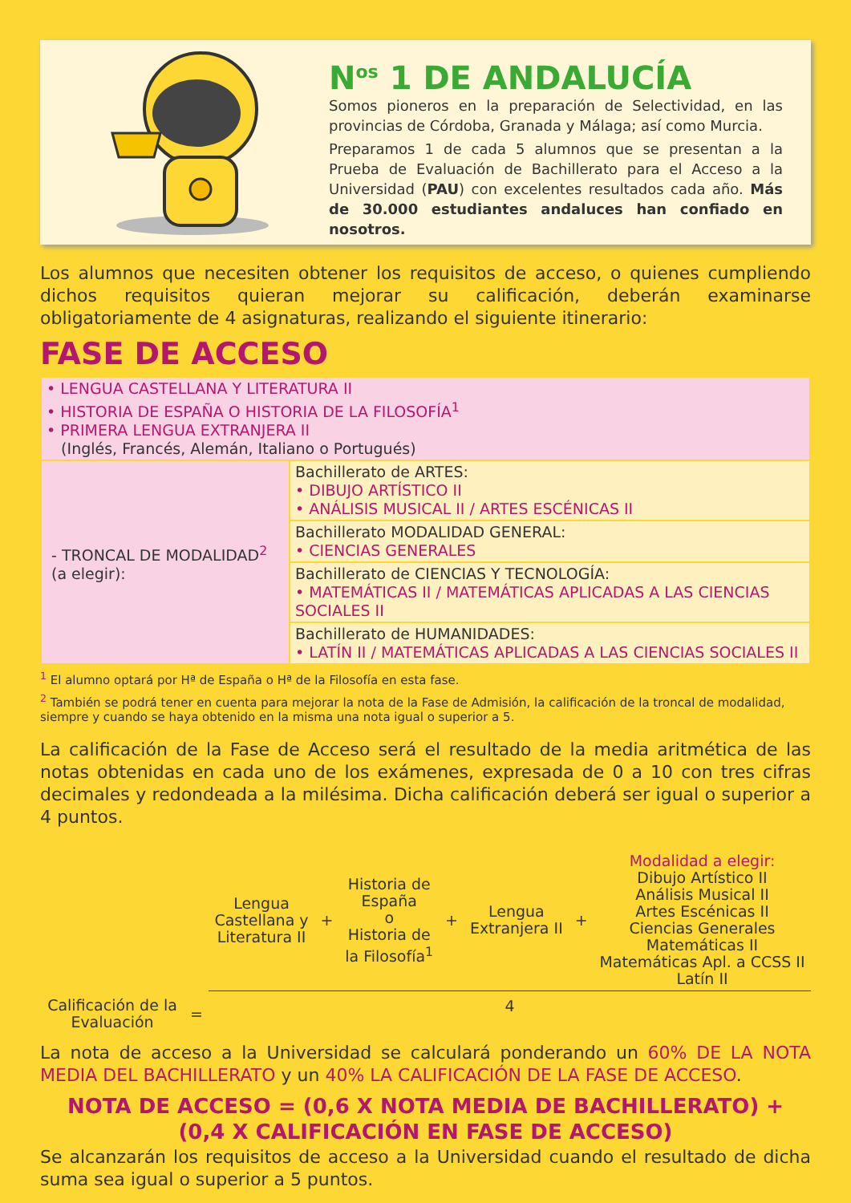N<sup>os</sup> 1 DE ANDALUCÍA
Somos pioneros en la preparación de Selectividad, en las provincias de Córdoba, Granada y Málaga; así como Murcia.
Preparamos 1 de cada 5 alumnos que se presentan a la Prueba de Evaluación de Bachillerato para el Acceso a la Universidad (PAU) con excelentes resultados cada año. Más de 30.000 estudiantes andaluces han confiado en nosotros.
Los alumnos que necesiten obtener los requisitos de acceso, o quienes cumpliendo dichos requisitos quieran mejorar su calificación, deberán examinarse obligatoriamente de 4 asignaturas, realizando el siguiente itinerario:
FASE DE ACCESO
| • LENGUA CASTELLANA Y LITERATURA II • HISTORIA DE ESPAÑA O HISTORIA DE LA FILOSOFÍA<sup>1</sup> • PRIMERA LENGUA EXTRANJERA II (Inglés, Francés, Alemán, Italiano o Portugués) | |
| - TRONCAL DE MODALIDAD<sup>2</sup> (a elegir): | Bachillerato de ARTES: • DIBUJO ARTÍSTICO II • ANÁLISIS MUSICAL II / ARTES ESCÉNICAS II |
| | Bachillerato MODALIDAD GENERAL: • CIENCIAS GENERALES |
| | Bachillerato de CIENCIAS Y TECNOLOGÍA: • MATEMÁTICAS II / MATEMÁTICAS APLICADAS A LAS CIENCIAS SOCIALES II |
| | Bachillerato de HUMANIDADES: • LATÍN II / MATEMÁTICAS APLICADAS A LAS CIENCIAS SOCIALES II |
<sup>1</sup> El alumno optará por Hª de España o Hª de la Filosofía en esta fase.
<sup>2</sup> También se podrá tener en cuenta para mejorar la nota de la Fase de Admisión, la calificación de la troncal de modalidad, siempre y cuando se haya obtenido en la misma una nota igual o superior a 5.
La calificación de la Fase de Acceso será el resultado de la media aritmética de las notas obtenidas en cada uno de los exámenes, expresada de 0 a 10 con tres cifras decimales y redondeada a la milésima. Dicha calificación deberá ser igual o superior a 4 puntos.
Calificación de la Evaluación
=
Lengua
Castellana y
Literatura II
+
Historia de
España
o
Historia de
la Filosofía<sup>1</sup>
+
Lengua
Extranjera II
+
Modalidad a elegir:
Dibujo Artístico II
Análisis Musical II
Artes Escénicas II
Ciencias Generales
Matemáticas II
Matemáticas Apl. a CCSS II
Latín II
4
La nota de acceso a la Universidad se calculará ponderando un 60% DE LA NOTA MEDIA DEL BACHILLERATO y un 40% LA CALIFICACIÓN DE LA FASE DE ACCESO.
NOTA DE ACCESO = (0,6 X NOTA MEDIA DE BACHILLERATO) +
(0,4 X CALIFICACIÓN EN FASE DE ACCESO)
Se alcanzarán los requisitos de acceso a la Universidad cuando el resultado de dicha suma sea igual o superior a 5 puntos.